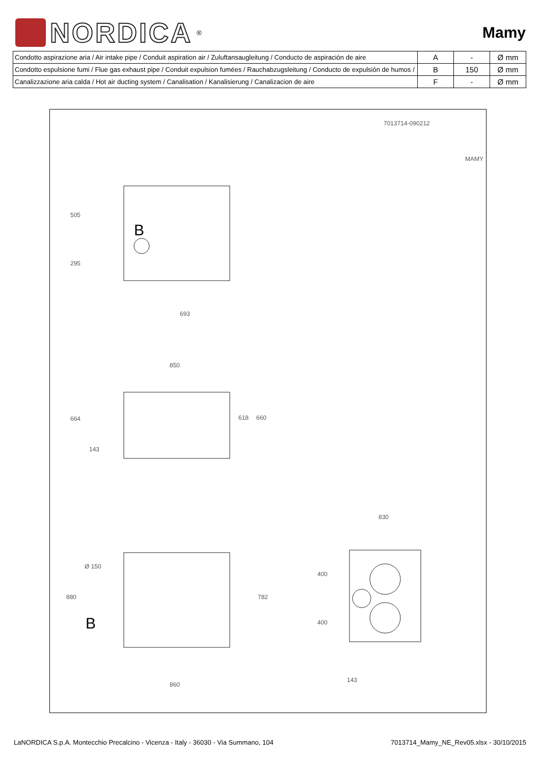NORDICA
<sup>®</sup>
Mamy
| Condotto aspirazione aria / Air intake pipe / Conduit aspiration air / Zuluftansaugleitung / Conducto de aspiración de aire | A | - | Ø mm |
| Condotto espulsione fumi / Flue gas exhaust pipe / Conduit expulsion fumées / Rauchabzugsleitung / Conducto de expulsión de humos / | B | 150 | Ø mm |
| Canalizzazione aria calda / Hot air ducting system / Canalisation / Kanalisierung / Canalizacion de aire | F | - | Ø mm |
7013714-090212
MAMY
B
505
295
693
850
664
143
618 660
830
Ø 150
880
B
782
860
400
400
143
LaNORDICA S.p.A. Montecchio Precalcino - Vicenza - Italy - 36030 - Via Summano, 104 7013714_Mamy_NE_Rev05.xlsx - 30/10/2015